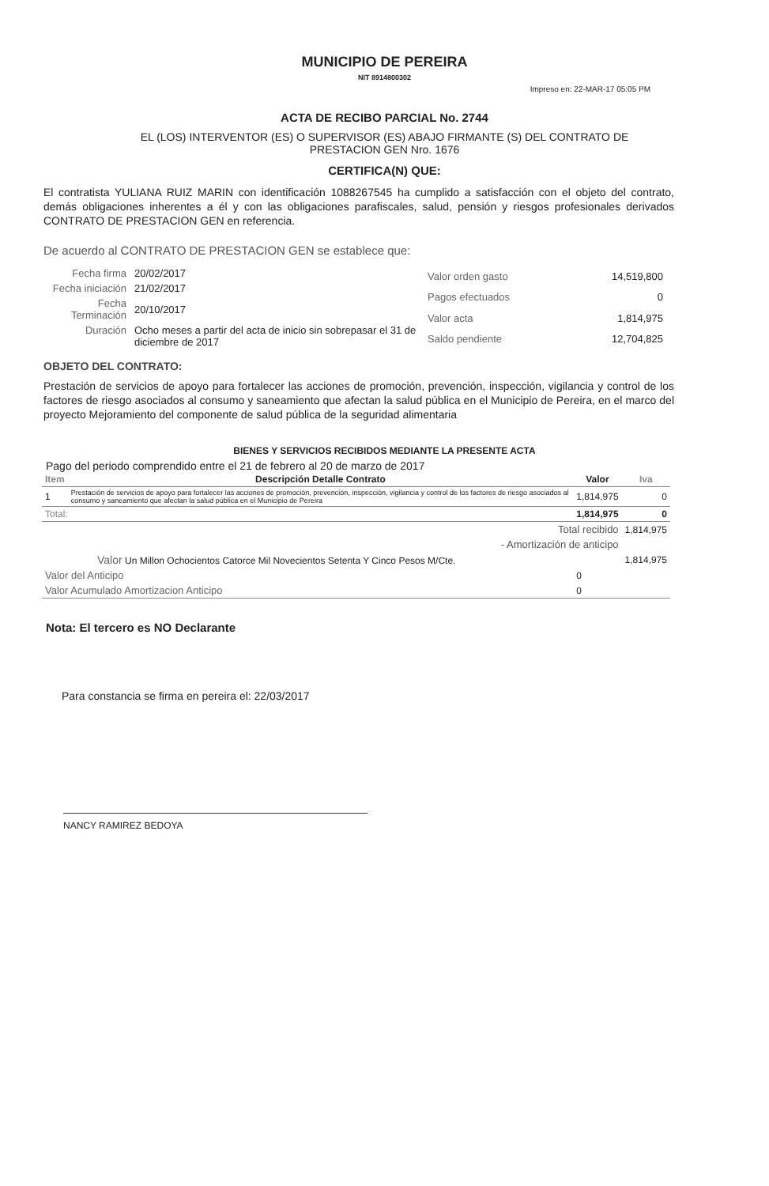MUNICIPIO DE PEREIRA
NIT 8914800302
Impreso en: 22-MAR-17 05:05 PM
ACTA DE RECIBO PARCIAL No. 2744
EL (LOS) INTERVENTOR (ES) O SUPERVISOR (ES) ABAJO FIRMANTE (S) DEL CONTRATO DE
PRESTACION GEN Nro. 1676
CERTIFICA(N) QUE:
El contratista YULIANA RUIZ MARIN con identificación 1088267545 ha cumplido a satisfacción con el objeto del contrato, demás obligaciones inherentes a él y con las obligaciones parafiscales, salud, pensión y riesgos profesionales derivados CONTRATO DE PRESTACION GEN en referencia.
De acuerdo al CONTRATO DE PRESTACION GEN se establece que:
| Fecha firma | 20/02/2017 |
| Fecha iniciación | 21/02/2017 |
| Fecha Terminación | 20/10/2017 |
| Duración | Ocho meses a partir del acta de inicio sin sobrepasar el 31 de diciembre de 2017 |
| Valor orden gasto | 14,519,800 |
| Pagos efectuados | 0 |
| Valor acta | 1,814,975 |
| Saldo pendiente | 12,704,825 |
OBJETO DEL CONTRATO:
Prestación de servicios de apoyo para fortalecer las acciones de promoción, prevención, inspección, vigilancia y control de los factores de riesgo asociados al consumo y saneamiento que afectan la salud pública en el Municipio de Pereira, en el marco del proyecto Mejoramiento del componente de salud pública de la seguridad alimentaria
BIENES Y SERVICIOS RECIBIDOS MEDIANTE LA PRESENTE ACTA
Pago del periodo comprendido entre el 21 de febrero al 20 de marzo de 2017
| Item | Descripción Detalle Contrato | Valor | Iva |
| --- | --- | --- | --- |
| 1 | Prestación de servicios de apoyo para fortalecer las acciones de promoción, prevención, inspección, vigilancia y control de los factores de riesgo asociados al consumo y saneamiento que afectan la salud pública en el Municipio de Pereira | 1,814,975 | 0 |
| Total: | | 1,814,975 | 0 |
| Total recibido | | | 1,814,975 |
| - Amortización de anticipo | | | |
| Valor Un Millon Ochocientos Catorce Mil Novecientos Setenta Y Cinco Pesos M/Cte. | | | 1,814,975 |
| Valor del Anticipo | | 0 | |
| Valor Acumulado Amortizacion Anticipo | | 0 | |
Nota: El tercero es NO Declarante
Para constancia se firma en pereira el: 22/03/2017
NANCY RAMIREZ BEDOYA